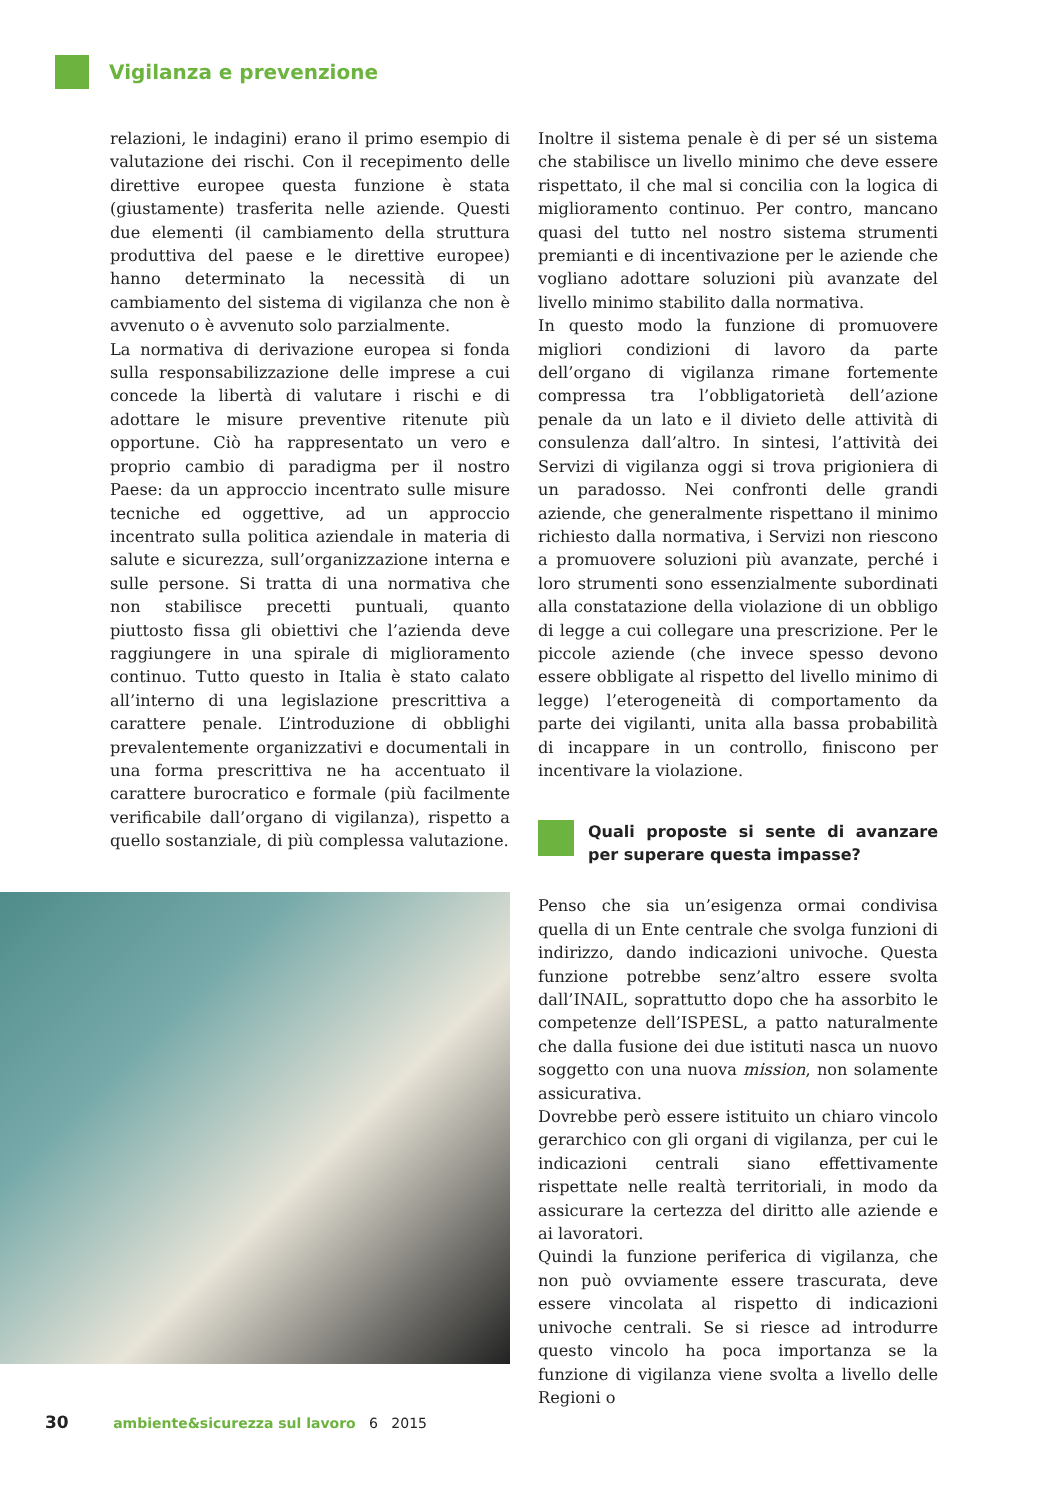Vigilanza e prevenzione
relazioni, le indagini) erano il primo esempio di valutazione dei rischi. Con il recepimento delle direttive europee questa funzione è stata (giustamente) trasferita nelle aziende. Questi due elementi (il cambiamento della struttura produttiva del paese e le direttive europee) hanno determinato la necessità di un cambiamento del sistema di vigilanza che non è avvenuto o è avvenuto solo parzialmente.
La normativa di derivazione europea si fonda sulla responsabilizzazione delle imprese a cui concede la libertà di valutare i rischi e di adottare le misure preventive ritenute più opportune. Ciò ha rappresentato un vero e proprio cambio di paradigma per il nostro Paese: da un approccio incentrato sulle misure tecniche ed oggettive, ad un approccio incentrato sulla politica aziendale in materia di salute e sicurezza, sull’organizzazione interna e sulle persone. Si tratta di una normativa che non stabilisce precetti puntuali, quanto piuttosto fissa gli obiettivi che l’azienda deve raggiungere in una spirale di miglioramento continuo. Tutto questo in Italia è stato calato all’interno di una legislazione prescrittiva a carattere penale. L’introduzione di obblighi prevalentemente organizzativi e documentali in una forma prescrittiva ne ha accentuato il carattere burocratico e formale (più facilmente verificabile dall’organo di vigilanza), rispetto a quello sostanziale, di più complessa valutazione.
Inoltre il sistema penale è di per sé un sistema che stabilisce un livello minimo che deve essere rispettato, il che mal si concilia con la logica di miglioramento continuo. Per contro, mancano quasi del tutto nel nostro sistema strumenti premianti e di incentivazione per le aziende che vogliano adottare soluzioni più avanzate del livello minimo stabilito dalla normativa.
In questo modo la funzione di promuovere migliori condizioni di lavoro da parte dell’organo di vigilanza rimane fortemente compressa tra l’obbligatorietà dell’azione penale da un lato e il divieto delle attività di consulenza dall’altro. In sintesi, l’attività dei Servizi di vigilanza oggi si trova prigioniera di un paradosso. Nei confronti delle grandi aziende, che generalmente rispettano il minimo richiesto dalla normativa, i Servizi non riescono a promuovere soluzioni più avanzate, perché i loro strumenti sono essenzialmente subordinati alla constatazione della violazione di un obbligo di legge a cui collegare una prescrizione. Per le piccole aziende (che invece spesso devono essere obbligate al rispetto del livello minimo di legge) l’eterogeneità di comportamento da parte dei vigilanti, unita alla bassa probabilità di incappare in un controllo, finiscono per incentivare la violazione.
Quali proposte si sente di avanzare per superare questa impasse?
Penso che sia un’esigenza ormai condivisa quella di un Ente centrale che svolga funzioni di indirizzo, dando indicazioni univoche. Questa funzione potrebbe senz’altro essere svolta dall’INAIL, soprattutto dopo che ha assorbito le competenze dell’ISPESL, a patto naturalmente che dalla fusione dei due istituti nasca un nuovo soggetto con una nuova mission, non solamente assicurativa.
Dovrebbe però essere istituito un chiaro vincolo gerarchico con gli organi di vigilanza, per cui le indicazioni centrali siano effettivamente rispettate nelle realtà territoriali, in modo da assicurare la certezza del diritto alle aziende e ai lavoratori.
Quindi la funzione periferica di vigilanza, che non può ovviamente essere trascurata, deve essere vincolata al rispetto di indicazioni univoche centrali. Se si riesce ad introdurre questo vincolo ha poca importanza se la funzione di vigilanza viene svolta a livello delle Regioni o
30 ambiente&sicurezza sul lavoro 6 2015